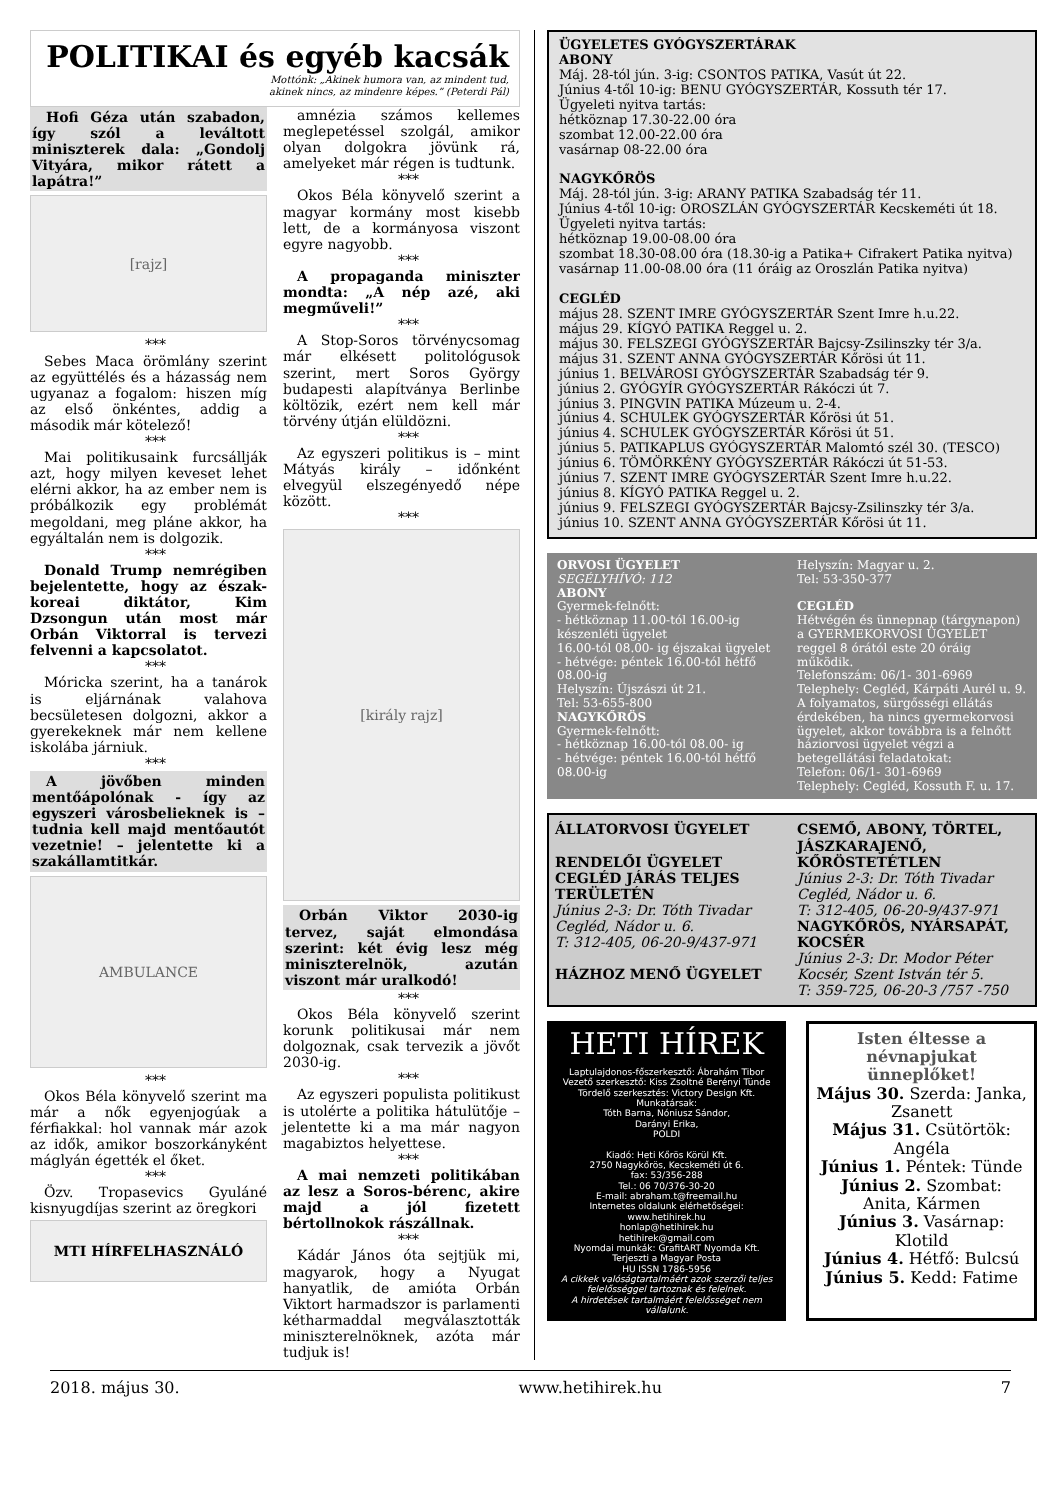POLITIKAI és egyéb kacsák
Mottónk: „Akinek humora van, az mindent tud,
akinek nincs, az mindenre képes.” (Peterdi Pál)
Hofi Géza után szabadon, így szól a leváltott miniszterek dala: „Gondolj Vityára, mikor rátett a lapátra!”
[rajz]
***
Sebes Maca örömlány szerint az együttélés és a házasság nem ugyanaz a fogalom: hiszen míg az első önkéntes, addig a második már kötelező!
***
Mai politikusaink furcsállják azt, hogy milyen keveset lehet elérni akkor, ha az ember nem is próbálkozik egy problémát megoldani, meg pláne akkor, ha egyáltalán nem is dolgozik.
***
Donald Trump nemrégiben bejelentette, hogy az észak-koreai diktátor, Kim Dzsongun után most már Orbán Viktorral is tervezi felvenni a kapcsolatot.
***
Móricka szerint, ha a tanárok is eljárnának valahova becsületesen dolgozni, akkor a gyerekeknek már nem kellene iskolába járniuk.
***
A jövőben minden mentőápolónak - így az egyszeri városbelieknek is – tudnia kell majd mentőautót vezetnie! – jelentette ki a szakállamtitkár.
AMBULANCE
***
Okos Béla könyvelő szerint ma már a nők egyenjogúak a férfiakkal: hol vannak már azok az idők, amikor boszorkányként máglyán égették el őket.
***
Özv. Tropasevics Gyuláné kisnyugdíjas szerint az öregkori
MTI HÍRFELHASZNÁLÓ
amnézia számos kellemes meglepetéssel szolgál, amikor olyan dolgokra jövünk rá, amelyeket már régen is tudtunk.
***
Okos Béla könyvelő szerint a magyar kormány most kisebb lett, de a kormányosa viszont egyre nagyobb.
***
A propaganda miniszter mondta: „A nép azé, aki megműveli!”
***
A Stop-Soros törvénycsomag már elkésett politológusok szerint, mert Soros György budapesti alapítványa Berlinbe költözik, ezért nem kell már törvény útján elüldözni.
***
Az egyszeri politikus is – mint Mátyás király – időnként elvegyül elszegényedő népe között.
***
[király rajz]
Orbán Viktor 2030-ig tervez, saját elmondása szerint: két évig lesz még miniszterelnök, azután viszont már uralkodó!
***
Okos Béla könyvelő szerint korunk politikusai már nem dolgoznak, csak tervezik a jövőt 2030-ig.
***
Az egyszeri populista politikust is utolérte a politika hátulütője – jelentette ki a ma már nagyon magabiztos helyettese.
***
A mai nemzeti politikában az lesz a Soros-bérenc, akire majd a jól fizetett bértollnokok rászállnak.
***
Kádár János óta sejtjük mi, magyarok, hogy a Nyugat hanyatlik, de amióta Orbán Viktort harmadszor is parlamenti kétharmaddal megválasztották miniszterelnöknek, azóta már tudjuk is!
ÜGYELETES GYÓGYSZERTÁRAK
ABONY
Máj. 28-tól jún. 3-ig: CSONTOS PATIKA, Vasút út 22.
Június 4-től 10-ig: BENU GYÓGYSZERTÁR, Kossuth tér 17.
Ügyeleti nyitva tartás:
hétköznap 17.30-22.00 óra
szombat 12.00-22.00 óra
vasárnap 08-22.00 óra
NAGYKŐRÖS
Máj. 28-tól jún. 3-ig: ARANY PATIKA Szabadság tér 11.
Június 4-től 10-ig: OROSZLÁN GYÓGYSZERTÁR Kecskeméti út 18.
Ügyeleti nyitva tartás:
hétköznap 19.00-08.00 óra
szombat 18.30-08.00 óra (18.30-ig a Patika+ Cifrakert Patika nyitva)
vasárnap 11.00-08.00 óra (11 óráig az Oroszlán Patika nyitva)
CEGLÉD
május 28. SZENT IMRE GYÓGYSZERTÁR Szent Imre h.u.22.
május 29. KÍGYÓ PATIKA Reggel u. 2.
május 30. FELSZEGI GYÓGYSZERTÁR Bajcsy-Zsilinszky tér 3/a.
május 31. SZENT ANNA GYÓGYSZERTÁR Kőrösi út 11.
június 1. BELVÁROSI GYÓGYSZERTÁR Szabadság tér 9.
június 2. GYÓGYÍR GYÓGYSZERTÁR Rákóczi út 7.
június 3. PINGVIN PATIKA Múzeum u. 2-4.
június 4. SCHULEK GYÓGYSZERTÁR Kőrösi út 51.
június 4. SCHULEK GYÓGYSZERTÁR Kőrösi út 51.
június 5. PATIKAPLUS GYÓGYSZERTÁR Malomtó szél 30. (TESCO)
június 6. TÖMÖRKÉNY GYÓGYSZERTÁR Rákóczi út 51-53.
június 7. SZENT IMRE GYÓGYSZERTÁR Szent Imre h.u.22.
június 8. KÍGYÓ PATIKA Reggel u. 2.
június 9. FELSZEGI GYÓGYSZERTÁR Bajcsy-Zsilinszky tér 3/a.
június 10. SZENT ANNA GYÓGYSZERTÁR Kőrösi út 11.
ORVOSI ÜGYELET
SEGÉLYHÍVÓ: 112
ABONY
Gyermek-felnőtt:
- hétköznap 11.00-tól 16.00-ig készenléti ügyelet
16.00-tól 08.00- ig éjszakai ügyelet
- hétvége: péntek 16.00-tól hétfő 08.00-ig
Helyszín: Újszászi út 21.
Tel: 53-655-800
NAGYKŐRÖS
Gyermek-felnőtt:
- hétköznap 16.00-tól 08.00- ig
- hétvége: péntek 16.00-tól hétfő 08.00-ig
Helyszín: Magyar u. 2.
Tel: 53-350-377
CEGLÉD
Hétvégén és ünnepnap (tárgynapon) a GYERMEKORVOSI ÜGYELET reggel 8 órától este 20 óráig működik.
Telefonszám: 06/1- 301-6969
Telephely: Cegléd, Kárpáti Aurél u. 9.
A folyamatos, sürgősségi ellátás érdekében, ha nincs gyermekorvosi ügyelet, akkor továbbra is a felnőtt háziorvosi ügyelet végzi a betegellátási feladatokat:
Telefon: 06/1- 301-6969
Telephely: Cegléd, Kossuth F. u. 17.
ÁLLATORVOSI ÜGYELET
RENDELŐI ÜGYELET CEGLÉD JÁRÁS TELJES TERÜLETÉN
Június 2-3: Dr. Tóth Tivadar Cegléd, Nádor u. 6.
T: 312-405, 06-20-9/437-971
HÁZHOZ MENŐ ÜGYELET
CSEMŐ, ABONY, TÖRTEL, JÁSZKARAJENŐ, KŐRÖSTETÉTLEN
Június 2-3: Dr. Tóth Tivadar Cegléd, Nádor u. 6.
T: 312-405, 06-20-9/437-971
NAGYKŐRÖS, NYÁRSAPÁT, KOCSÉR
Június 2-3: Dr. Modor Péter Kocsér, Szent István tér 5.
T: 359-725, 06-20-3 /757 -750
HETI HÍREK
Laptulajdonos-főszerkesztő: Ábrahám Tibor
Vezető szerkesztő: Kiss Zsoltné Berényi Tünde
Tördelő szerkesztés: Victory Design Kft.
Munkatársak:
Tóth Barna, Nóniusz Sándor,
Darányi Erika,
POLDI
Kiadó: Heti Kőrös Körül Kft.
2750 Nagykőrös, Kecskeméti út 6.
fax: 53/356-288
Tel.: 06 70/376-30-20
E-mail: abraham.t@freemail.hu
Internetes oldalunk elérhetőségei:
www.hetihirek.hu
honlap@hetihirek.hu
hetihirek@gmail.com
Nyomdai munkák: GrafitART Nyomda Kft.
Terjeszti a Magyar Posta
HU ISSN 1786-5956
A cikkek valóságtartalmáért azok szerzői teljes felelősséggel tartoznak és felelnek.
A hirdetések tartalmáért felelősséget nem vállalunk.
Isten éltesse a névnapjukat ünneplőket!
Május 30. Szerda: Janka, Zsanett
Május 31. Csütörtök: Angéla
Június 1. Péntek: Tünde
Június 2. Szombat: Anita, Kármen
Június 3. Vasárnap: Klotild
Június 4. Hétfő: Bulcsú
Június 5. Kedd: Fatime
2018. május 30. www.hetihirek.hu 7